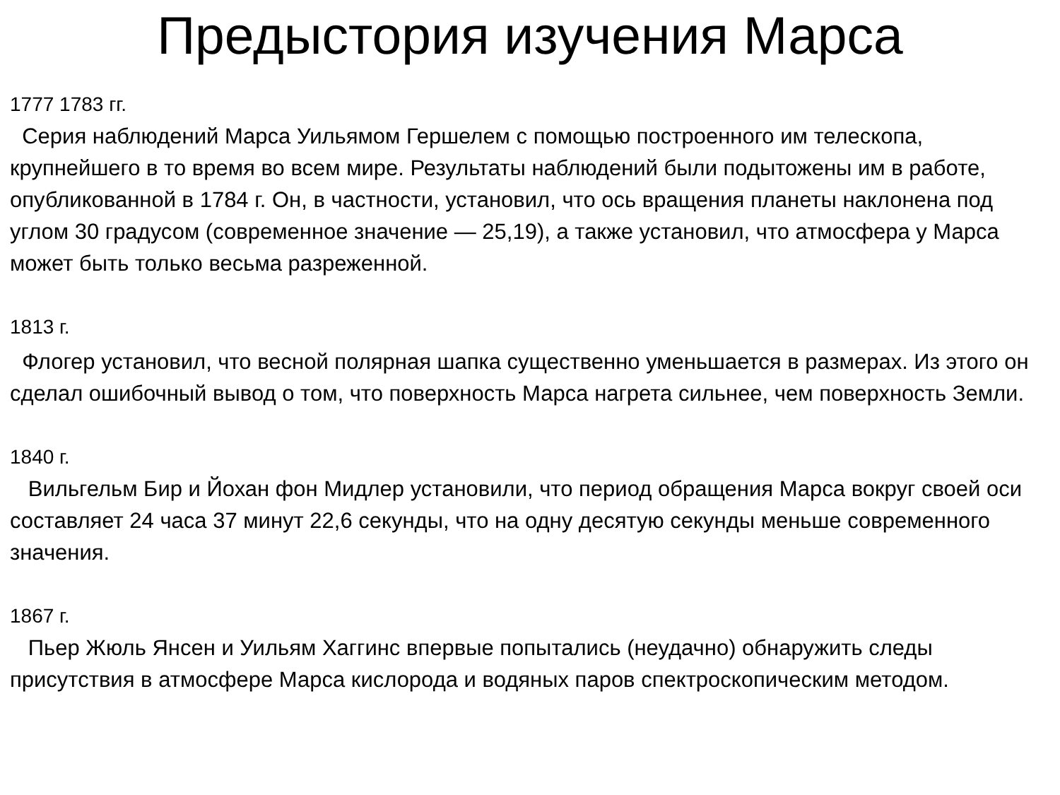Предыстория изучения Марса
1777 1783 гг.
Серия наблюдений Марса Уильямом Гершелем с помощью построенного им телескопа, крупнейшего в то время во всем мире. Результаты наблюдений были подытожены им в работе, опубликованной в 1784 г. Он, в частности, установил, что ось вращения планеты наклонена под углом 30 градусом (современное значение — 25,19), а также установил, что атмосфера у Марса может быть только весьма разреженной.
1813 г.
Флогер установил, что весной полярная шапка существенно уменьшается в размерах. Из этого он сделал ошибочный вывод о том, что поверхность Марса нагрета сильнее, чем поверхность Земли.
1840 г.
Вильгельм Бир и Йохан фон Мидлер установили, что период обращения Марса вокруг своей оси составляет 24 часа 37 минут 22,6 секунды, что на одну десятую секунды меньше современного значения.
1867 г.
Пьер Жюль Янсен и Уильям Хаггинс впервые попытались (неудачно) обнаружить следы присутствия в атмосфере Марса кислорода и водяных паров спектроскопическим методом.